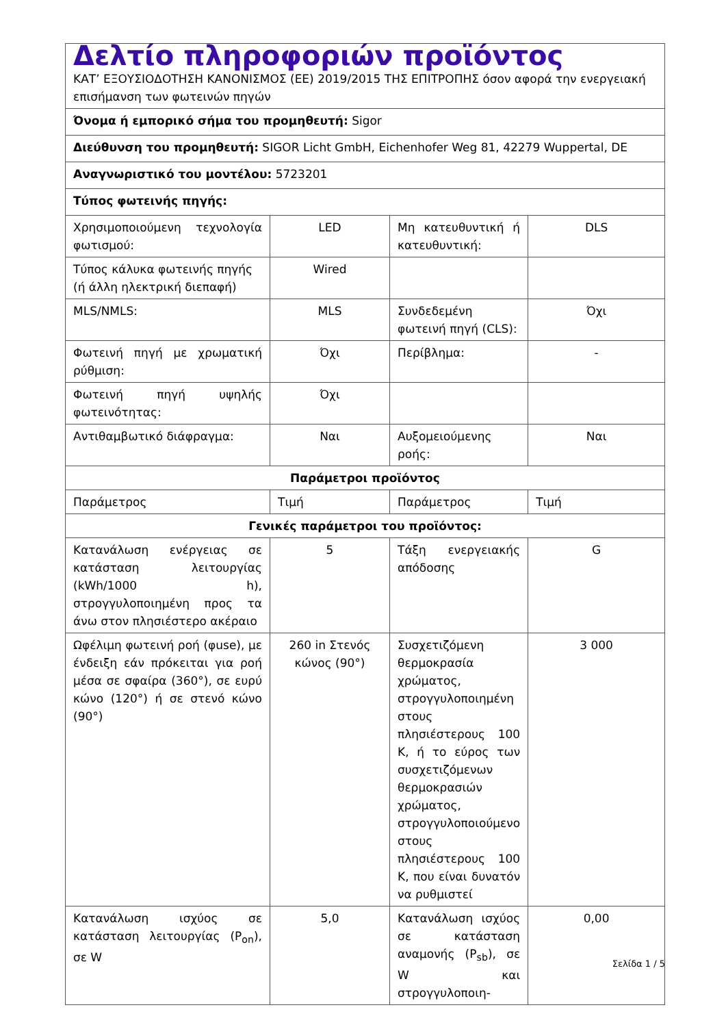| Δελτίο πληροφοριών προϊόντος ΚΑΤ’ ΕΞΟΥΣΙΟΔΟΤΗΣΗ ΚΑΝΟΝΙΣΜΟΣ (ΕΕ) 2019/2015 ΤΗΣ ΕΠΙΤΡΟΠΗΣ όσον αφορά την ενεργειακή επισήμανση των φωτεινών πηγών | | | |
| Όνομα ή εμπορικό σήμα του προμηθευτή: Sigor | | | |
| Διεύθυνση του προμηθευτή: SIGOR Licht GmbH, Eichenhofer Weg 81, 42279 Wuppertal, DE | | | |
| Αναγνωριστικό του μοντέλου: 5723201 | | | |
| Τύπος φωτεινής πηγής: | | | |
| Χρησιμοποιούμενη τεχνολογία φωτισμού: | LED | Μη κατευθυντική ή κατευθυντική: | DLS |
| Τύπος κάλυκα φωτεινής πηγής (ή άλλη ηλεκτρική διεπαφή) | Wired | | |
| MLS/NMLS: | MLS | Συνδεδεμένη φωτεινή πηγή (CLS): | Όχι |
| Φωτεινή πηγή με χρωματική ρύθμιση: | Όχι | Περίβλημα: | - |
| Φωτεινή πηγή υψηλής φωτεινότητας: | Όχι | | |
| Αντιθαμβωτικό διάφραγμα: | Ναι | Αυξομειούμενης ροής: | Ναι |
| Παράμετροι προϊόντος | | | |
| Παράμετρος | Τιμή | Παράμετρος | Τιμή |
| Γενικές παράμετροι του προϊόντος: | | | |
| Κατανάλωση ενέργειας σε κατάσταση λειτουργίας (kWh/1000 h), στρογγυλοποιημένη προς τα άνω στον πλησιέστερο ακέραιο | 5 | Τάξη ενεργειακής απόδοσης | G |
| Ωφέλιμη φωτεινή ροή (φuse), με ένδειξη εάν πρόκειται για ροή μέσα σε σφαίρα (360°), σε ευρύ κώνο (120°) ή σε στενό κώνο (90°) | 260 in Στενός κώνος (90°) | Συσχετιζόμενη θερμοκρασία χρώματος, στρογγυλοποιημένη στους πλησιέστερους 100 K, ή το εύρος των συσχετιζόμενων θερμοκρασιών χρώματος, στρογγυλοποιούμενο στους πλησιέστερους 100 K, που είναι δυνατόν να ρυθμιστεί | 3 000 |
| Κατανάλωση ισχύος σε κατάσταση λειτουργίας (P<sub>on</sub>), σε W | 5,0 | Κατανάλωση ισχύος σε κατάσταση αναμονής (P<sub>sb</sub>), σε W και στρογγυλοποιη- | 0,00 |
Σελίδα 1 / 5